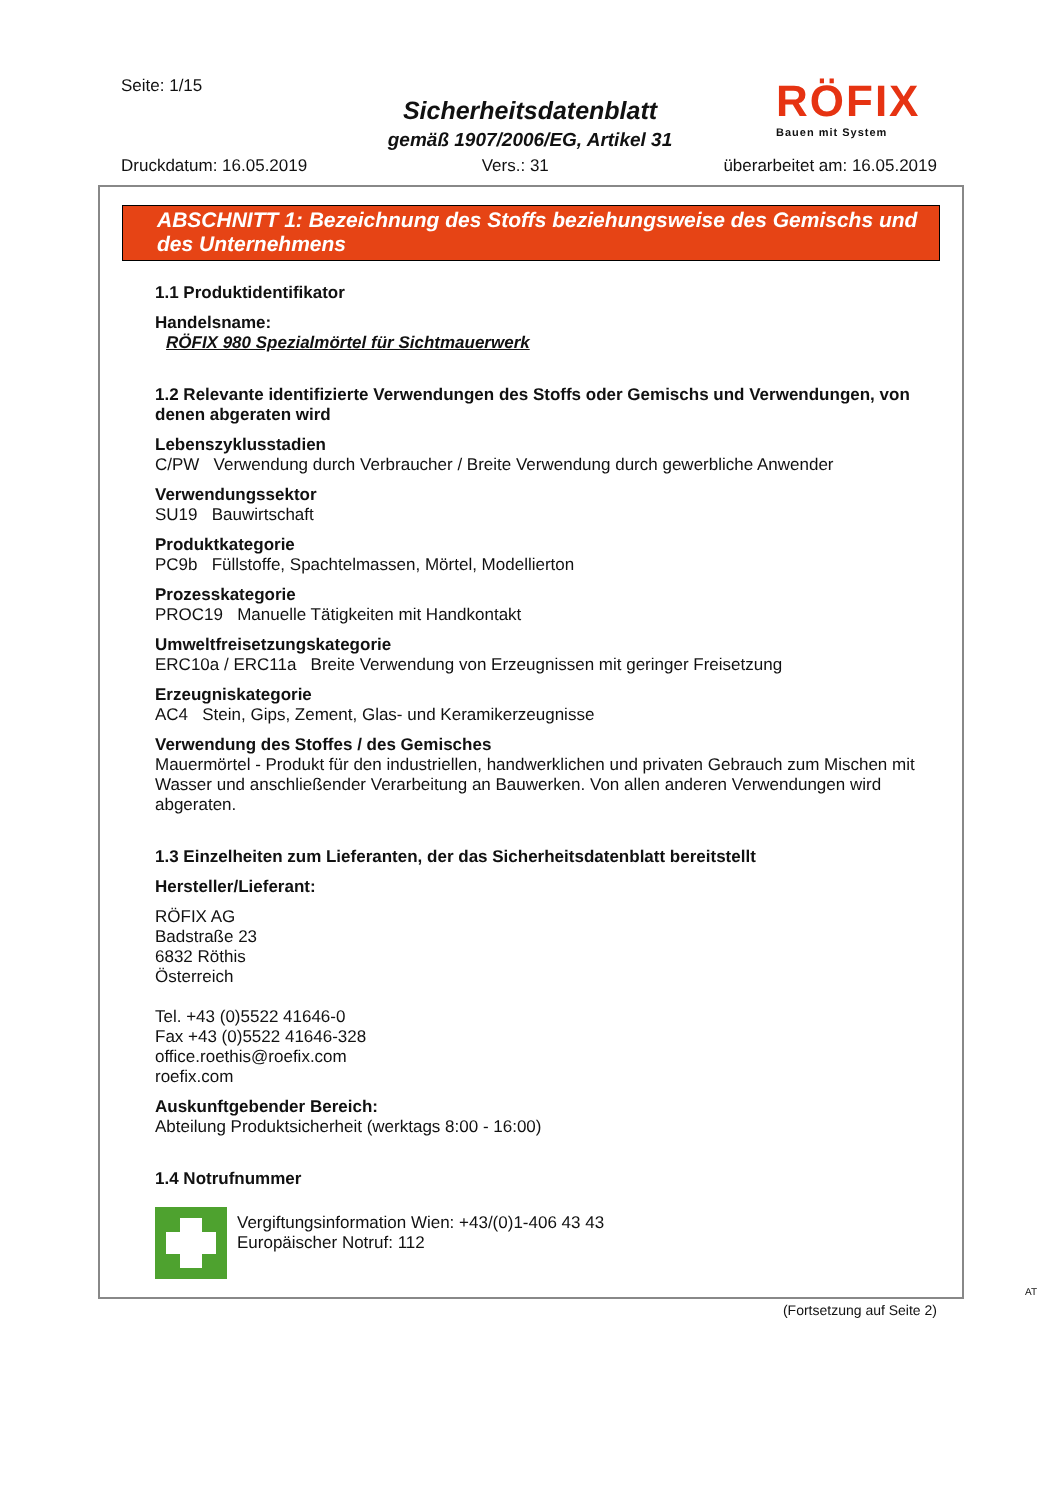Seite: 1/15
Sicherheitsdatenblatt
gemäß 1907/2006/EG, Artikel 31
RÖFIX
Bauen mit System
Druckdatum: 16.05.2019 Vers.: 31 überarbeitet am: 16.05.2019
ABSCHNITT 1: Bezeichnung des Stoffs beziehungsweise des Gemischs und des Unternehmens
1.1 Produktidentifikator
Handelsname:
RÖFIX 980 Spezialmörtel für Sichtmauerwerk
1.2 Relevante identifizierte Verwendungen des Stoffs oder Gemischs und Verwendungen, von denen abgeraten wird
Lebenszyklusstadien
C/PW Verwendung durch Verbraucher / Breite Verwendung durch gewerbliche Anwender
Verwendungssektor
SU19 Bauwirtschaft
Produktkategorie
PC9b Füllstoffe, Spachtelmassen, Mörtel, Modellierton
Prozesskategorie
PROC19 Manuelle Tätigkeiten mit Handkontakt
Umweltfreisetzungskategorie
ERC10a / ERC11a Breite Verwendung von Erzeugnissen mit geringer Freisetzung
Erzeugniskategorie
AC4 Stein, Gips, Zement, Glas- und Keramikerzeugnisse
Verwendung des Stoffes / des Gemisches
Mauermörtel - Produkt für den industriellen, handwerklichen und privaten Gebrauch zum Mischen mit Wasser und anschließender Verarbeitung an Bauwerken. Von allen anderen Verwendungen wird abgeraten.
1.3 Einzelheiten zum Lieferanten, der das Sicherheitsdatenblatt bereitstellt
Hersteller/Lieferant:
RÖFIX AG
Badstraße 23
6832 Röthis
Österreich
Tel. +43 (0)5522 41646-0
Fax +43 (0)5522 41646-328
office.roethis@roefix.com
roefix.com
Auskunftgebender Bereich:
Abteilung Produktsicherheit (werktags 8:00 - 16:00)
1.4 Notrufnummer
Vergiftungsinformation Wien: +43/(0)1-406 43 43
Europäischer Notruf: 112
AT
(Fortsetzung auf Seite 2)